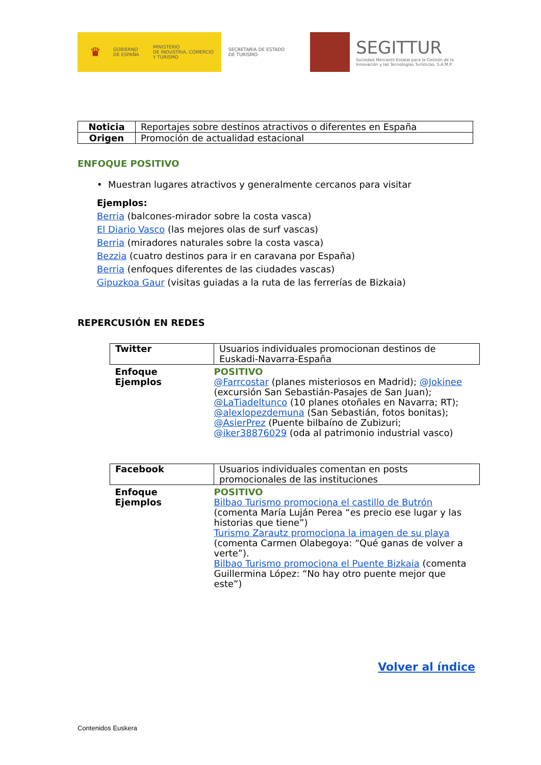♛
GOBIERNO
DE ESPAÑA
MINISTERIO
DE INDUSTRIA, COMERCIO
Y TURISMO
SECRETARÍA DE ESTADO
DE TURISMO
SEGITTUR
Sociedad Mercantil Estatal para la Gestión de la
Innovación y las Tecnologías Turísticas, S.A.M.P.
| Noticia | Reportajes sobre destinos atractivos o diferentes en España |
| Origen | Promoción de actualidad estacional |
ENFOQUE POSITIVO
• Muestran lugares atractivos y generalmente cercanos para visitar
Ejemplos:
Berria (balcones-mirador sobre la costa vasca)
El Diario Vasco (las mejores olas de surf vascas)
Berria (miradores naturales sobre la costa vasca)
Bezzia (cuatro destinos para ir en caravana por España)
Berria (enfoques diferentes de las ciudades vascas)
Gipuzkoa Gaur (visitas guiadas a la ruta de las ferrerías de Bizkaia)
REPERCUSIÓN EN REDES
| Twitter | Usuarios individuales promocionan destinos de Euskadi-Navarra-España |
| Enfoque Ejemplos | POSITIVO @Farrcostar (planes misteriosos en Madrid); @Jokinee (excursión San Sebastián-Pasajes de San Juan); @LaTiadeltunco (10 planes otoñales en Navarra; RT); @alexlopezdemuna (San Sebastián, fotos bonitas); @AsierPrez (Puente bilbaíno de Zubizuri; @iker38876029 (oda al patrimonio industrial vasco) |
| Facebook | Usuarios individuales comentan en posts promocionales de las instituciones |
| Enfoque Ejemplos | POSITIVO Bilbao Turismo promociona el castillo de Butrón (comenta María Luján Perea “es precio ese lugar y las historias que tiene”) Turismo Zarautz promociona la imagen de su playa (comenta Carmen Olabegoya: “Qué ganas de volver a verte”). Bilbao Turismo promociona el Puente Bizkaia (comenta Guillermina López: “No hay otro puente mejor que este”) |
Volver al índice
Contenidos Euskera